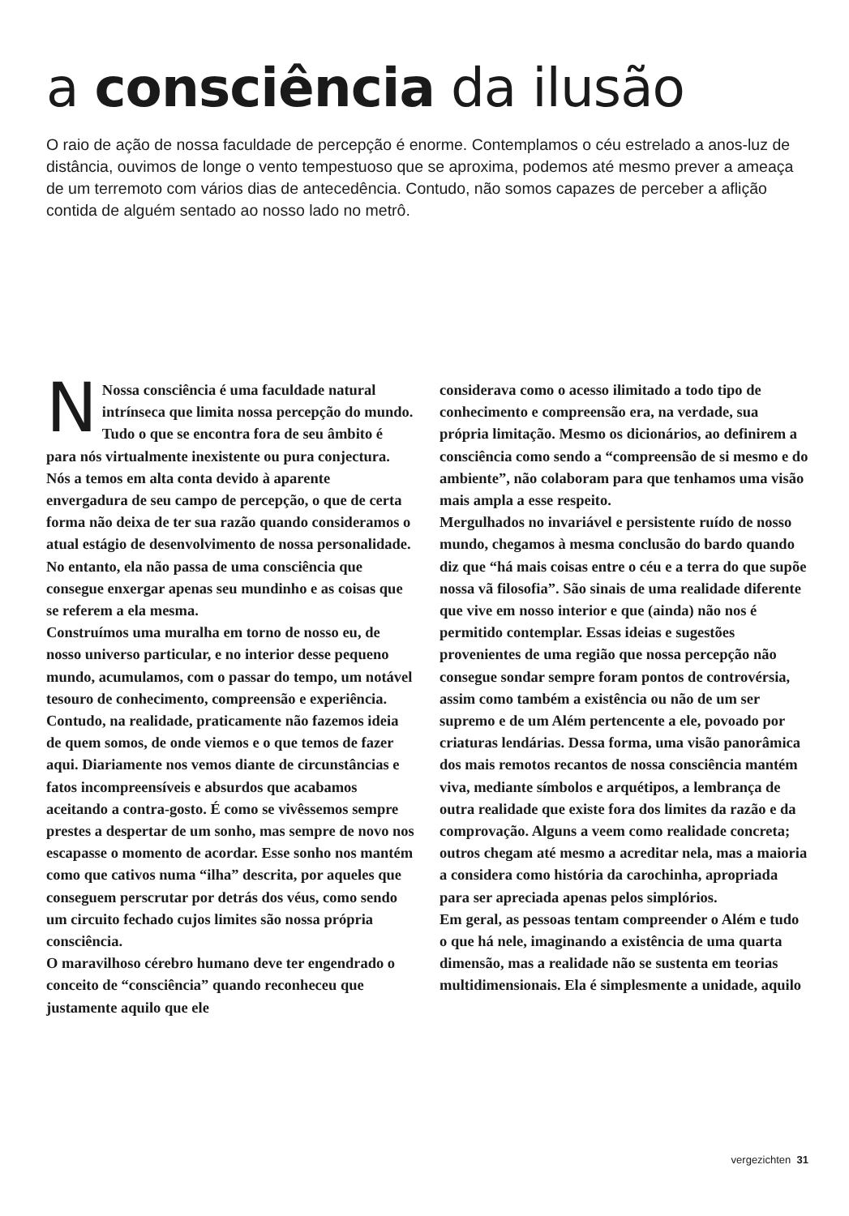a consciência da ilusão
O raio de ação de nossa faculdade de percepção é enorme. Contemplamos o céu estrelado a anos-luz de distância, ouvimos de longe o vento tempestuoso que se aproxima, podemos até mesmo prever a ameaça de um terremoto com vários dias de antecedência. Contudo, não somos capazes de perceber a aflição contida de alguém sentado ao nosso lado no metrô.
NNossa consciência é uma faculdade natural intrínseca que limita nossa percepção do mundo. Tudo o que se encontra fora de seu âmbito é para nós virtualmente inexistente ou pura conjectura. Nós a temos em alta conta devido à aparente envergadura de seu campo de percepção, o que de certa forma não deixa de ter sua razão quando consideramos o atual estágio de desenvolvimento de nossa personalidade. No entanto, ela não passa de uma consciência que consegue enxergar apenas seu mundinho e as coisas que se referem a ela mesma.
Construímos uma muralha em torno de nosso eu, de nosso universo particular, e no interior desse pequeno mundo, acumulamos, com o passar do tempo, um notável tesouro de conhecimento, compreensão e experiência. Contudo, na realidade, praticamente não fazemos ideia de quem somos, de onde viemos e o que temos de fazer aqui. Diariamente nos vemos diante de circunstâncias e fatos incompreensíveis e absurdos que acabamos aceitando a contra-gosto. É como se vivêssemos sempre prestes a despertar de um sonho, mas sempre de novo nos escapasse o momento de acordar. Esse sonho nos mantém como que cativos numa “ilha” descrita, por aqueles que conseguem perscrutar por detrás dos véus, como sendo um circuito fechado cujos limites são nossa própria consciência.
O maravilhoso cérebro humano deve ter engendrado o conceito de “consciência” quando reconheceu que justamente aquilo que ele
considerava como o acesso ilimitado a todo tipo de conhecimento e compreensão era, na verdade, sua própria limitação. Mesmo os dicionários, ao definirem a consciência como sendo a “compreensão de si mesmo e do ambiente”, não colaboram para que tenhamos uma visão mais ampla a esse respeito.
Mergulhados no invariável e persistente ruído de nosso mundo, chegamos à mesma conclusão do bardo quando diz que “há mais coisas entre o céu e a terra do que supõe nossa vã filosofia”. São sinais de uma realidade diferente que vive em nosso interior e que (ainda) não nos é permitido contemplar. Essas ideias e sugestões provenientes de uma região que nossa percepção não consegue sondar sempre foram pontos de controvérsia, assim como também a existência ou não de um ser supremo e de um Além pertencente a ele, povoado por criaturas lendárias. Dessa forma, uma visão panorâmica dos mais remotos recantos de nossa consciência mantém viva, mediante símbolos e arquétipos, a lembrança de outra realidade que existe fora dos limites da razão e da comprovação. Alguns a veem como realidade concreta; outros chegam até mesmo a acreditar nela, mas a maioria a considera como história da carochinha, apropriada para ser apreciada apenas pelos simplórios.
Em geral, as pessoas tentam compreender o Além e tudo o que há nele, imaginando a existência de uma quarta dimensão, mas a realidade não se sustenta em teorias multidimensionais. Ela é simplesmente a unidade, aquilo
vergezichten 31